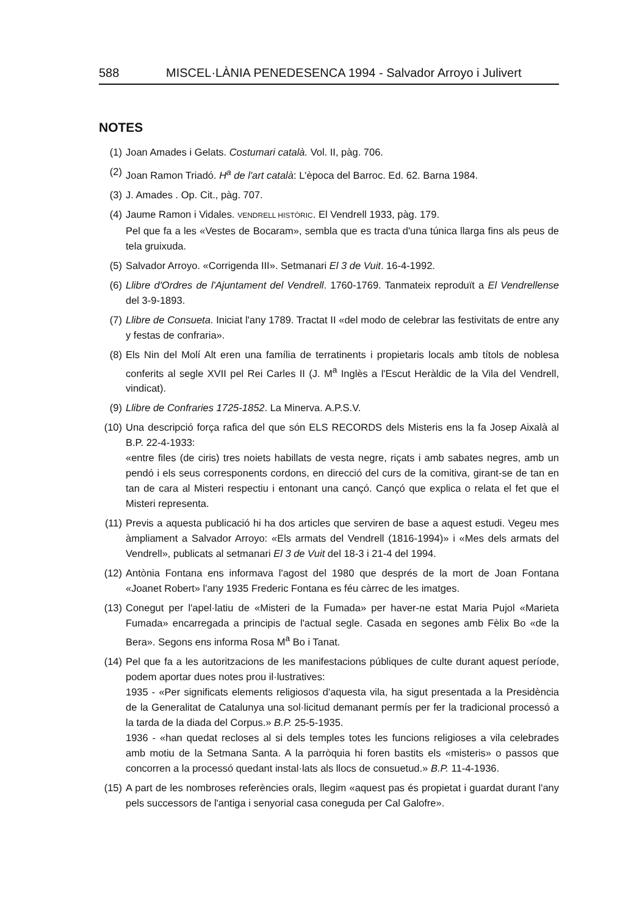588 MISCEL·LÀNIA PENEDESENCA 1994 - Salvador Arroyo i Julivert
NOTES
(1) Joan Amades i Gelats. Costumari català. Vol. II, pàg. 706.
(2) Joan Ramon Triadó. H<sup>a</sup> de l'art català: L'època del Barroc. Ed. 62. Barna 1984.
(3) J. Amades . Op. Cit., pàg. 707.
(4) Jaume Ramon i Vidales. VENDRELL HISTÒRIC. El Vendrell 1933, pàg. 179.
Pel que fa a les «Vestes de Bocaram», sembla que es tracta d'una túnica llarga fins als peus de tela gruixuda.
(5) Salvador Arroyo. «Corrigenda III». Setmanari El 3 de Vuit. 16-4-1992.
(6) Llibre d'Ordres de l'Ajuntament del Vendrell. 1760-1769. Tanmateix reproduït a El Vendrellense del 3-9-1893.
(7) Llibre de Consueta. Iniciat l'any 1789. Tractat II «del modo de celebrar las festivitats de entre any y festas de confraria».
(8) Els Nin del Molí Alt eren una família de terratinents i propietaris locals amb títols de noblesa conferits al segle XVII pel Rei Carles II (J. M<sup>a</sup> Inglès a l'Escut Heràldic de la Vila del Vendrell, vindicat).
(9) Llibre de Confraries 1725-1852. La Minerva. A.P.S.V.
(10) Una descripció força rafica del que són ELS RECORDS dels Misteris ens la fa Josep Aixalà al B.P. 22-4-1933:
«entre files (de ciris) tres noiets habillats de vesta negre, riçats i amb sabates negres, amb un pendó i els seus corresponents cordons, en direcció del curs de la comitiva, girant-se de tan en tan de cara al Misteri respectiu i entonant una cançó. Cançó que explica o relata el fet que el Misteri representa.
(11) Previs a aquesta publicació hi ha dos articles que serviren de base a aquest estudi. Vegeu mes àmpliament a Salvador Arroyo: «Els armats del Vendrell (1816-1994)» i «Mes dels armats del Vendrell», publicats al setmanari El 3 de Vuit del 18-3 i 21-4 del 1994.
(12) Antònia Fontana ens informava l'agost del 1980 que després de la mort de Joan Fontana «Joanet Robert» l'any 1935 Frederic Fontana es féu càrrec de les imatges.
(13) Conegut per l'apel·latiu de «Misteri de la Fumada» per haver-ne estat Maria Pujol «Marieta Fumada» encarregada a principis de l'actual segle. Casada en segones amb Fèlix Bo «de la Bera». Segons ens informa Rosa M<sup>a</sup> Bo i Tanat.
(14) Pel que fa a les autoritzacions de les manifestacions públiques de culte durant aquest període, podem aportar dues notes prou il·lustratives:
1935 - «Per significats elements religiosos d'aquesta vila, ha sigut presentada a la Presidència de la Generalitat de Catalunya una sol·licitud demanant permís per fer la tradicional processó a la tarda de la diada del Corpus.» B.P. 25-5-1935.
1936 - «han quedat recloses al si dels temples totes les funcions religioses a vila celebrades amb motiu de la Setmana Santa. A la parròquia hi foren bastits els «misteris» o passos que concorren a la processó quedant instal·lats als llocs de consuetud.» B.P. 11-4-1936.
(15) A part de les nombroses referències orals, llegim «aquest pas és propietat i guardat durant l'any pels successors de l'antiga i senyorial casa coneguda per Cal Galofre».